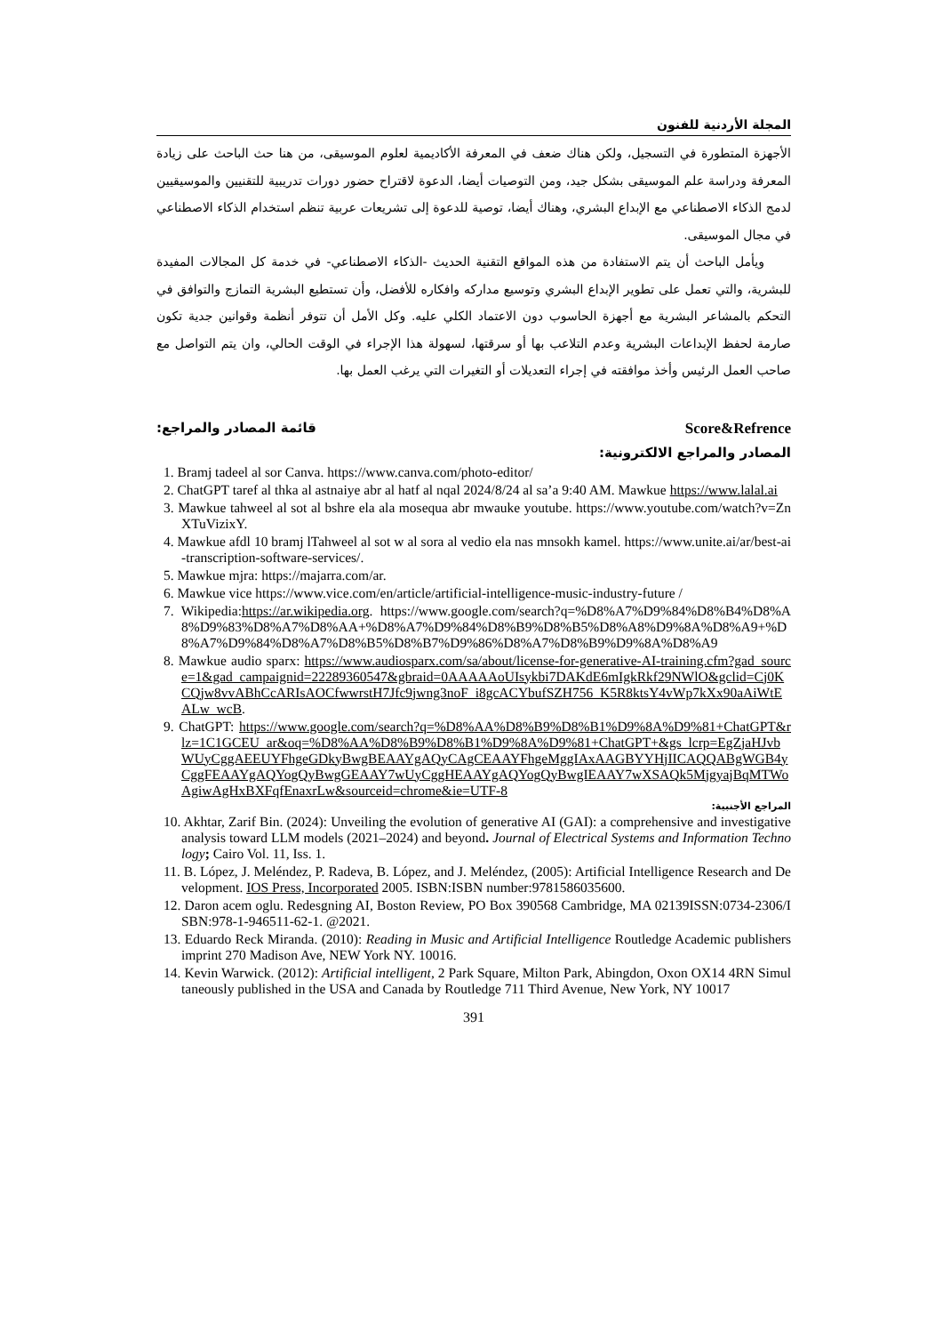المجلة الأردنية للفنون
الأجهزة المتطورة في التسجيل، ولكن هناك ضعف في المعرفة الأكاديمية لعلوم الموسيقى، من هنا حث الباحث على زيادة المعرفة ودراسة علم الموسيقى بشكل جيد، ومن التوصيات أيضا، الدعوة لاقتراح حضور دورات تدريبية للتقنيين والموسيقيين لدمج الذكاء الاصطناعي مع الإبداع البشري، وهناك أيضا، توصية للدعوة إلى تشريعات عربية تنظم استخدام الذكاء الاصطناعي في مجال الموسيقى.
ويأمل الباحث أن يتم الاستفادة من هذه المواقع التقنية الحديث -الذكاء الاصطناعي- في خدمة كل المجالات المفيدة للبشرية، والتي تعمل على تطوير الإبداع البشري وتوسيع مداركه وافكاره للأفضل، وأن تستطيع البشرية التمازج والتوافق في التحكم بالمشاعر البشرية مع أجهزة الحاسوب دون الاعتماد الكلي عليه. وكل الأمل أن تتوفر أنظمة وقوانين جدية تكون صارمة لحفظ الإبداعات البشرية وعدم التلاعب بها أو سرقتها، لسهولة هذا الإجراء في الوقت الحالي، وان يتم التواصل مع صاحب العمل الرئيس وأخذ موافقته في إجراء التعديلات أو التغيرات التي يرغب العمل بها.
قائمة المصادر والمراجع: Score&Refrence
المصادر والمراجع الالكترونية:
1. Bramj tadeel al sor Canva. https://www.canva.com/photo-editor/
2. ChatGPT taref al thka al astnaiye abr al hatf al nqal 2024/8/24 al sa’a 9:40 AM. Mawkue https://www.lalal.ai
3. Mawkue tahweel al sot al bshre ela ala mosequa abr mwauke youtube. https://www.youtube.com/watch?v=ZnXTuVizixY.
4. Mawkue afdl 10 bramj lTahweel al sot w al sora al vedio ela nas mnsokh kamel. https://www.unite.ai/ar/best-ai-transcription-software-services/.
5. Mawkue mjra: https://majarra.com/ar.
6. Mawkue vice https://www.vice.com/en/article/artificial-intelligence-music-industry-future /
7. Wikipedia:https://ar.wikipedia.org. https://www.google.com/search?q=%D8%A7%D9%84%D8%B4%D8%A8%D9%83%D8%A7%D8%AA+%D8%A7%D9%84%D8%B9%D8%B5%D8%A8%D9%8A%D8%A9+%D8%A7%D9%84%D8%A7%D8%B5%D8%B7%D9%86%D8%A7%D8%B9%D9%8A%D8%A9
8. Mawkue audio sparx: https://www.audiosparx.com/sa/about/license-for-generative-AI-training.cfm?gad_source=1&gad_campaignid=22289360547&gbraid=0AAAAAoUIsykbi7DAKdE6mIgkRkf29NWlO&gclid=Cj0KCQjw8vvABhCcARIsAOCfwwrstH7Jfc9jwng3noF_i8gcACYbufSZH756_K5R8ktsY4vWp7kXx90aAiWtEALw_wcB.
9. ChatGPT: https://www.google.com/search?q=%D8%AA%D8%B9%D8%B1%D9%8A%D9%81+ChatGPT&rlz=1C1GCEU_ar&oq=%D8%AA%D8%B9%D8%B1%D9%8A%D9%81+ChatGPT+&gs_lcrp=EgZjaHJvbWUyCggAEEUYFhgeGDkyBwgBEAAYgAQyCAgCEAAYFhgeMggIAxAAGBYYHjIICAQQABgWGB4yCggFEAAYgAQYogQyBwgGEAAY7wUyCggHEAAYgAQYogQyBwgIEAAY7wXSAQk5MjgyajBqMTWoAgiwAgHxBXFqfEnaxrLw&sourceid=chrome&ie=UTF-8
المراجع الأجنبية:
10. Akhtar, Zarif Bin. (2024): Unveiling the evolution of generative AI (GAI): a comprehensive and investigative analysis toward LLM models (2021–2024) and beyond. Journal of Electrical Systems and Information Technology; Cairo Vol. 11, Iss. 1.
11. B. López, J. Meléndez, P. Radeva, B. López, and J. Meléndez, (2005): Artificial Intelligence Research and Development. IOS Press, Incorporated 2005. ISBN:ISBN number:9781586035600.
12. Daron acem oglu. Redesgning AI, Boston Review, PO Box 390568 Cambridge, MA 02139ISSN:0734-2306/ISBN:978-1-946511-62-1. @2021.
13. Eduardo Reck Miranda. (2010): Reading in Music and Artificial Intelligence Routledge Academic publishers imprint 270 Madison Ave, NEW York NY. 10016.
14. Kevin Warwick. (2012): Artificial intelligent, 2 Park Square, Milton Park, Abingdon, Oxon OX14 4RN Simultaneously published in the USA and Canada by Routledge 711 Third Avenue, New York, NY 10017
391